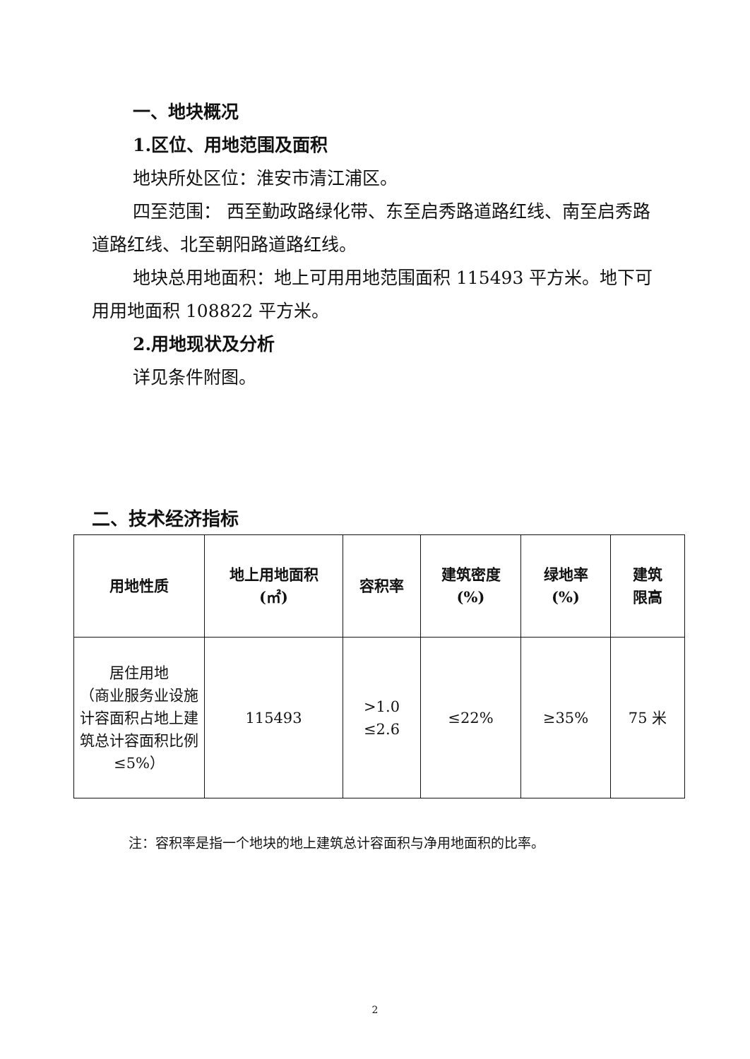一、地块概况
1.区位、用地范围及面积
地块所处区位：淮安市清江浦区。
四至范围： 西至勤政路绿化带、东至启秀路道路红线、南至启秀路道路红线、北至朝阳路道路红线。
地块总用地面积：地上可用用地范围面积 115493 平方米。地下可用用地面积 108822 平方米。
2.用地现状及分析
详见条件附图。
二、技术经济指标
| 用地性质 | 地上用地面积 (㎡) | 容积率 | 建筑密度 (%) | 绿地率 (%) | 建筑 限高 |
| --- | --- | --- | --- | --- | --- |
| 居住用地 （商业服务业设施计容面积占地上建筑总计容面积比例≤5%） | 115493 | >1.0 ≤2.6 | ≤22% | ≥35% | 75 米 |
注：容积率是指一个地块的地上建筑总计容面积与净用地面积的比率。
2